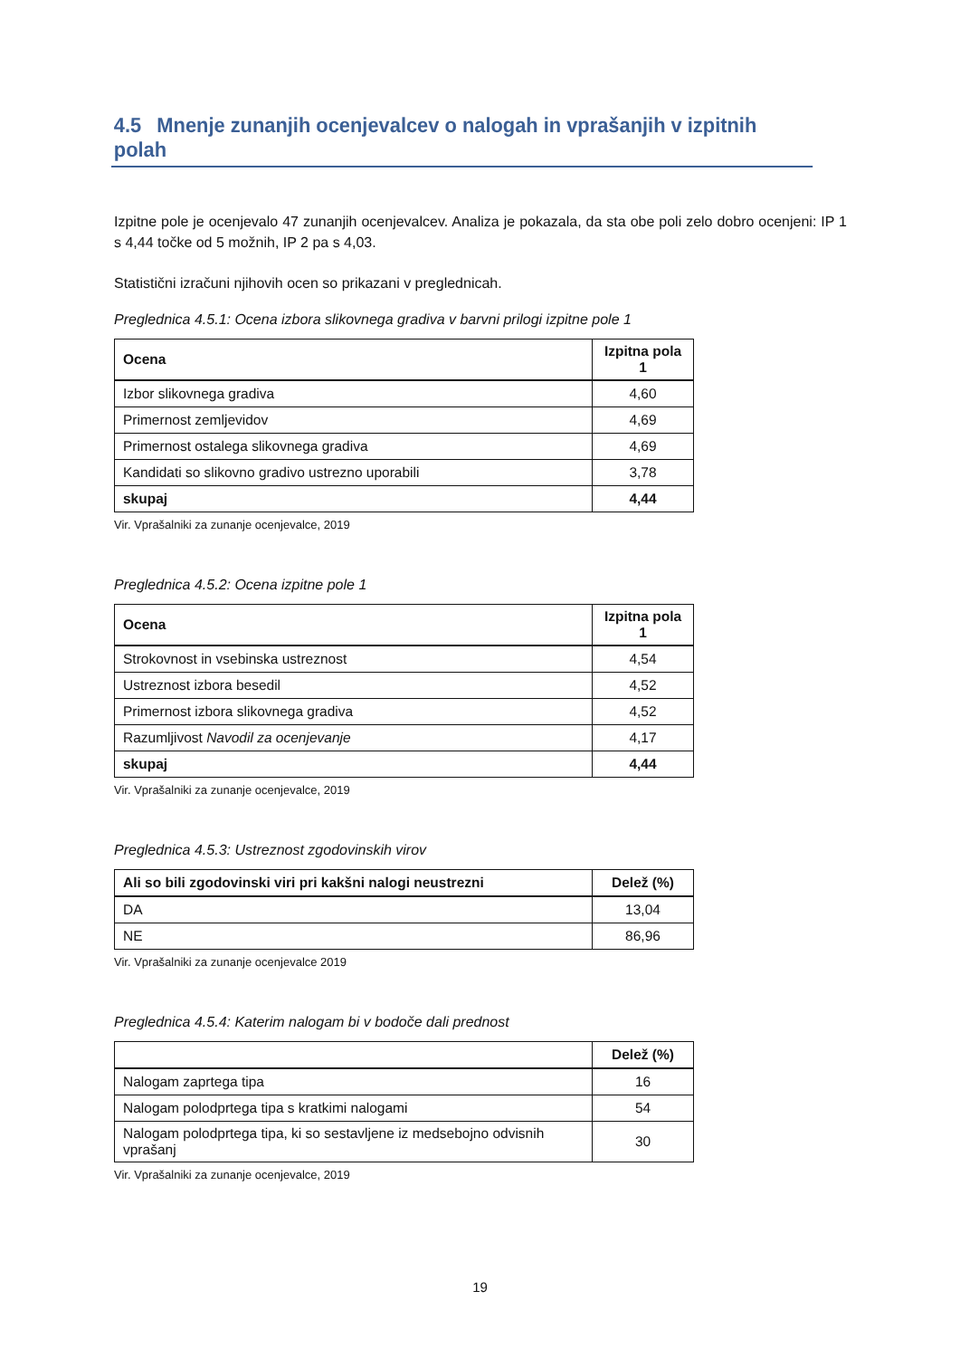4.5 Mnenje zunanjih ocenjevalcev o nalogah in vprašanjih v izpitnih polah
Izpitne pole je ocenjevalo 47 zunanjih ocenjevalcev. Analiza je pokazala, da sta obe poli zelo dobro ocenjeni: IP 1 s 4,44 točke od 5 možnih, IP 2 pa s 4,03.
Statistični izračuni njihovih ocen so prikazani v preglednicah.
Preglednica 4.5.1: Ocena izbora slikovnega gradiva v barvni prilogi izpitne pole 1
| Ocena | Izpitna pola 1 |
| --- | --- |
| Izbor slikovnega gradiva | 4,60 |
| Primernost zemljevidov | 4,69 |
| Primernost ostalega slikovnega gradiva | 4,69 |
| Kandidati so slikovno gradivo ustrezno uporabili | 3,78 |
| skupaj | 4,44 |
Vir. Vprašalniki za zunanje ocenjevalce, 2019
Preglednica 4.5.2: Ocena izpitne pole 1
| Ocena | Izpitna pola 1 |
| --- | --- |
| Strokovnost in vsebinska ustreznost | 4,54 |
| Ustreznost izbora besedil | 4,52 |
| Primernost izbora slikovnega gradiva | 4,52 |
| Razumljivost Navodil za ocenjevanje | 4,17 |
| skupaj | 4,44 |
Vir. Vprašalniki za zunanje ocenjevalce, 2019
Preglednica 4.5.3: Ustreznost zgodovinskih virov
| Ali so bili zgodovinski viri pri kakšni nalogi neustrezni | Delež (%) |
| --- | --- |
| DA | 13,04 |
| NE | 86,96 |
Vir. Vprašalniki za zunanje ocenjevalce 2019
Preglednica 4.5.4: Katerim nalogam bi v bodoče dali prednost
| | Delež (%) |
| --- | --- |
| Nalogam zaprtega tipa | 16 |
| Nalogam polodprtega tipa s kratkimi nalogami | 54 |
| Nalogam polodprtega tipa, ki so sestavljene iz medsebojno odvisnih vprašanj | 30 |
Vir. Vprašalniki za zunanje ocenjevalce, 2019
19